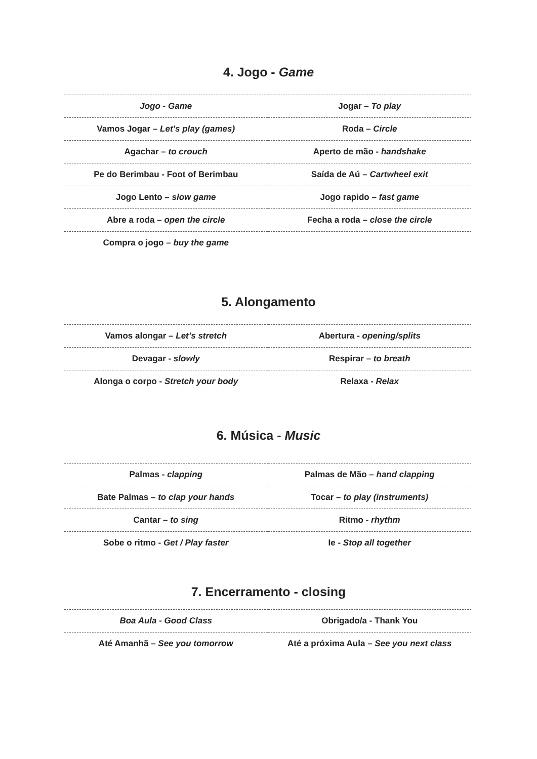4. Jogo - Game
| Jogo - Game | Jogar – To play |
| Vamos Jogar – Let’s play (games) | Roda – Circle |
| Agachar – to crouch | Aperto de mão - handshake |
| Pe do Berimbau - Foot of Berimbau | Saída de Aú – Cartwheel exit |
| Jogo Lento – slow game | Jogo rapido – fast game |
| Abre a roda – open the circle | Fecha a roda – close the circle |
| Compra o jogo – buy the game | |
5. Alongamento
| Vamos alongar – Let’s stretch | Abertura - opening/splits |
| Devagar - slowly | Respirar – to breath |
| Alonga o corpo - Stretch your body | Relaxa - Relax |
6. Música - Music
| Palmas - clapping | Palmas de Mão – hand clapping |
| Bate Palmas – to clap your hands | Tocar – to play (instruments) |
| Cantar – to sing | Ritmo - rhythm |
| Sobe o ritmo - Get / Play faster | Ie - Stop all together |
7. Encerramento - closing
| Boa Aula - Good Class | Obrigado/a - Thank You |
| Até Amanhã – See you tomorrow | Até a próxima Aula – See you next class |